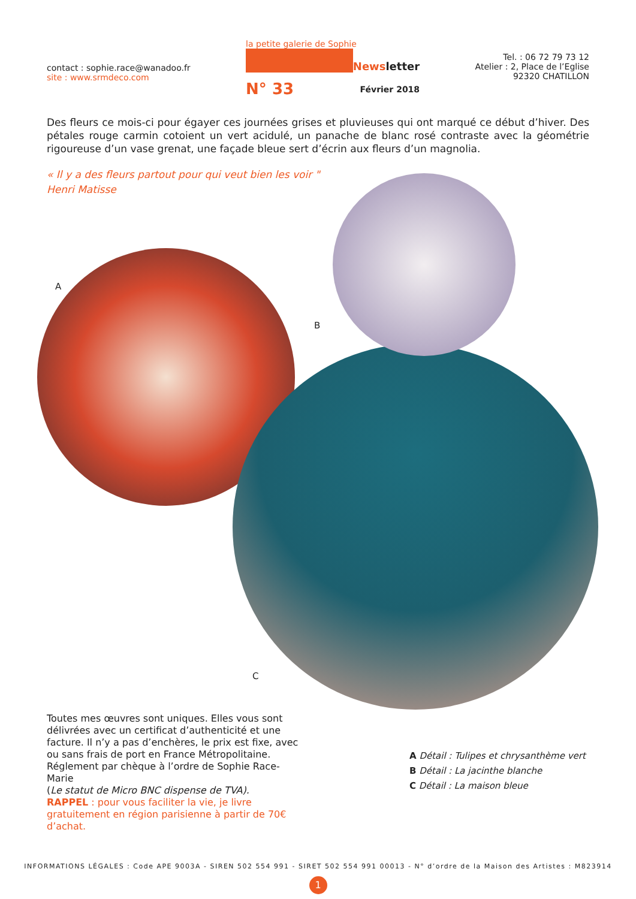contact : sophie.race@wanadoo.fr
site : www.srmdeco.com
la petite galerie de Sophie
Newsletter
N° 33 Février 2018
Tel. : 06 72 79 73 12
Atelier : 2, Place de l’Eglise
92320 CHATILLON
Des fleurs ce mois-ci pour égayer ces journées grises et pluvieuses qui ont marqué ce début d’hiver. Des pétales rouge carmin cotoient un vert acidulé, un panache de blanc rosé contraste avec la géométrie rigoureuse d’un vase grenat, une façade bleue sert d’écrin aux fleurs d’un magnolia.
« Il y a des fleurs partout pour qui veut bien les voir "
Henri Matisse
A
B
C
Toutes mes œuvres sont uniques. Elles vous sont délivrées avec un certificat d’authenticité et une facture. Il n’y a pas d’enchères, le prix est fixe, avec ou sans frais de port en France Métropolitaine.
Réglement par chèque à l’ordre de Sophie Race-Marie
(Le statut de Micro BNC dispense de TVA).
RAPPEL : pour vous faciliter la vie, je livre gratuitement en région parisienne à partir de 70€ d’achat.
A Détail : Tulipes et chrysanthème vert
B Détail : La jacinthe blanche
C Détail : La maison bleue
INFORMATIONS LÉGALES : Code APE 9003A - SIREN 502 554 991 - SIRET 502 554 991 00013 - N° d’ordre de la Maison des Artistes : M823914
1